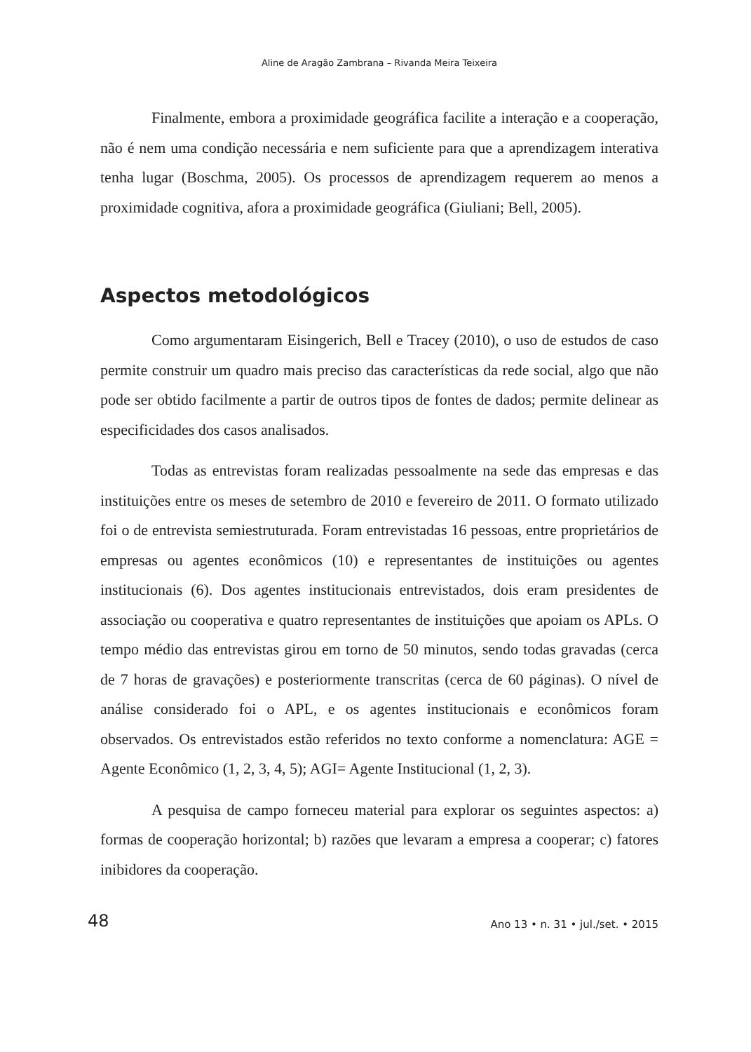Aline de Aragão Zambrana – Rivanda Meira Teixeira
Finalmente, embora a proximidade geográfica facilite a interação e a cooperação, não é nem uma condição necessária e nem suficiente para que a aprendizagem interativa tenha lugar (Boschma, 2005). Os processos de aprendizagem requerem ao menos a proximidade cognitiva, afora a proximidade geográfica (Giuliani; Bell, 2005).
Aspectos metodológicos
Como argumentaram Eisingerich, Bell e Tracey (2010), o uso de estudos de caso permite construir um quadro mais preciso das características da rede social, algo que não pode ser obtido facilmente a partir de outros tipos de fontes de dados; permite delinear as especificidades dos casos analisados.
Todas as entrevistas foram realizadas pessoalmente na sede das empresas e das instituições entre os meses de setembro de 2010 e fevereiro de 2011. O formato utilizado foi o de entrevista semiestruturada. Foram entrevistadas 16 pessoas, entre proprietários de empresas ou agentes econômicos (10) e representantes de instituições ou agentes institucionais (6). Dos agentes institucionais entrevistados, dois eram presidentes de associação ou cooperativa e quatro representantes de instituições que apoiam os APLs. O tempo médio das entrevistas girou em torno de 50 minutos, sendo todas gravadas (cerca de 7 horas de gravações) e posteriormente transcritas (cerca de 60 páginas). O nível de análise considerado foi o APL, e os agentes institucionais e econômicos foram observados. Os entrevistados estão referidos no texto conforme a nomenclatura: AGE = Agente Econômico (1, 2, 3, 4, 5); AGI= Agente Institucional (1, 2, 3).
A pesquisa de campo forneceu material para explorar os seguintes aspectos: a) formas de cooperação horizontal; b) razões que levaram a empresa a cooperar; c) fatores inibidores da cooperação.
48 Ano 13 • n. 31 • jul./set. • 2015